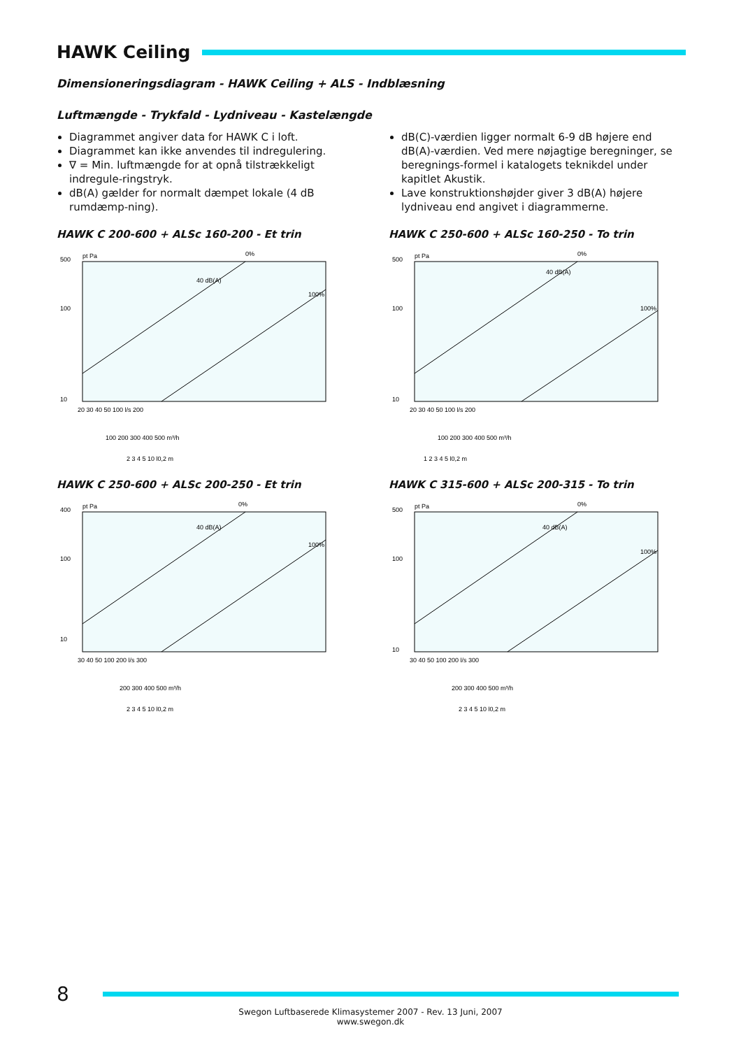HAWK Ceiling
Dimensioneringsdiagram - HAWK Ceiling + ALS - Indblæsning
Luftmængde - Trykfald - Lydniveau - Kastelængde
Diagrammet angiver data for HAWK C i loft.
Diagrammet kan ikke anvendes til indregulering.
∇ = Min. luftmængde for at opnå tilstrækkeligt indregule-ringstryk.
dB(A) gælder for normalt dæmpet lokale (4 dB rumdæmp-ning).
dB(C)-værdien ligger normalt 6-9 dB højere end dB(A)-værdien. Ved mere nøjagtige beregninger, se beregnings-formel i katalogets teknikdel under kapitlet Akustik.
Lave konstruktionshøjder giver 3 dB(A) højere lydniveau end angivet i diagrammerne.
HAWK C 200-600 + ALSc 160-200 - Et trin
500
100
10
pt Pa
0%
100%
40 dB(A)
20 30 40 50 100 l/s 200
100 200 300 400 500 m³/h
2 3 4 5 10 l0,2 m
HAWK C 250-600 + ALSc 160-250 - To trin
500
100
10
pt Pa
0%
100%
40 dB(A)
20 30 40 50 100 l/s 200
100 200 300 400 500 m³/h
1 2 3 4 5 l0,2 m
HAWK C 250-600 + ALSc 200-250 - Et trin
400
100
10
pt Pa
0%
100%
40 dB(A)
30 40 50 100 200 l/s 300
200 300 400 500 m³/h
2 3 4 5 10 l0,2 m
HAWK C 315-600 + ALSc 200-315 - To trin
500
100
10
pt Pa
0%
100%
40 dB(A)
30 40 50 100 200 l/s 300
200 300 400 500 m³/h
2 3 4 5 10 l0,2 m
8
Swegon Luftbaserede Klimasystemer 2007 - Rev. 13 Juni, 2007
www.swegon.dk